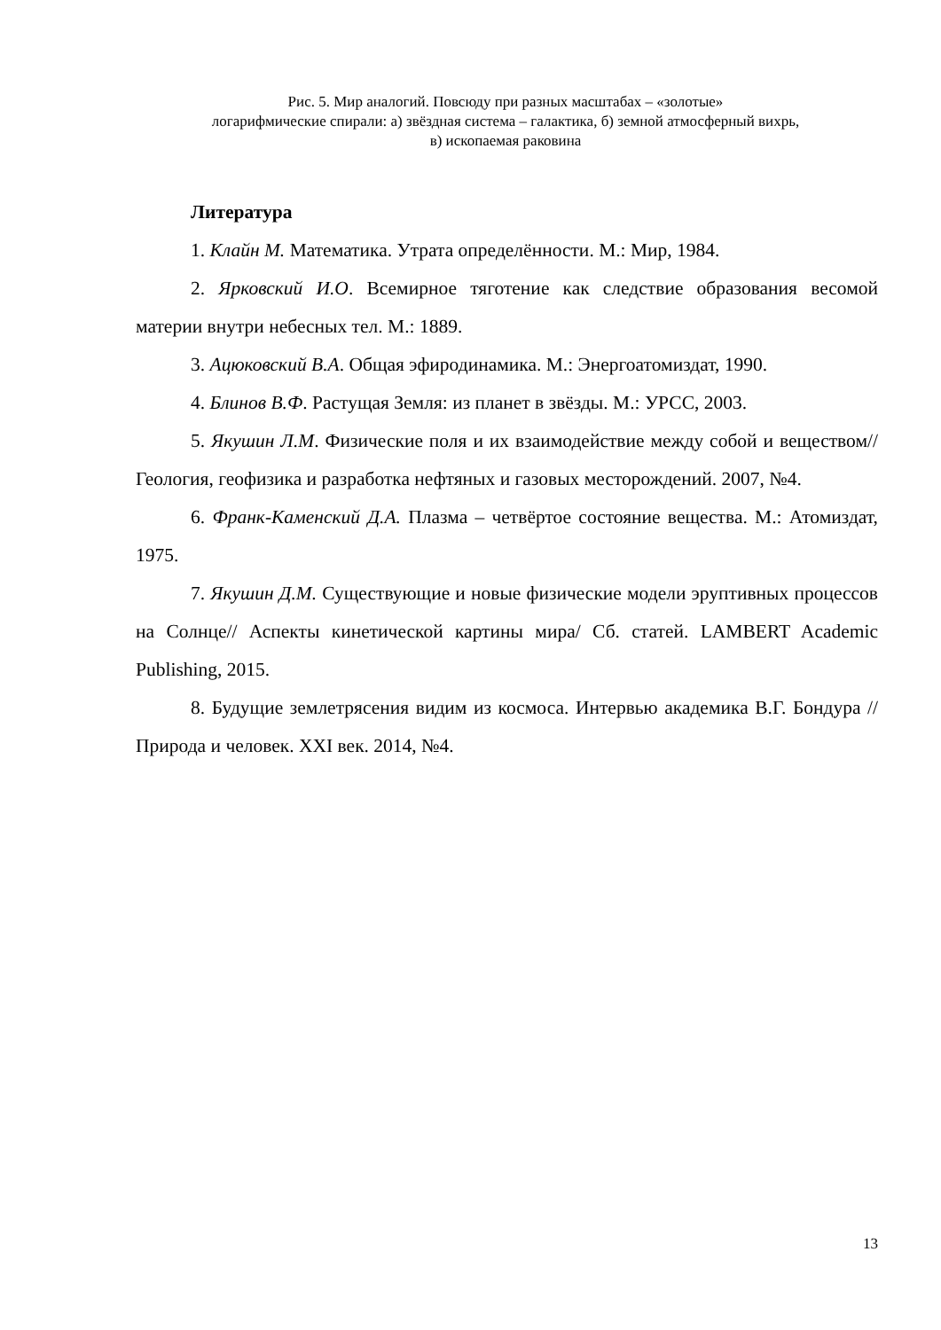Рис. 5. Мир аналогий. Повсюду при разных масштабах – «золотые»
логарифмические спирали: а) звёздная система – галактика, б) земной атмосферный вихрь,
в) ископаемая раковина
Литература
1. Клайн М. Математика. Утрата определённости. М.: Мир, 1984.
2. Ярковский И.О. Всемирное тяготение как следствие образования весомой материи внутри небесных тел. М.: 1889.
3. Ацюковский В.А. Общая эфиродинамика. М.: Энергоатомиздат, 1990.
4. Блинов В.Ф. Растущая Земля: из планет в звёзды. М.: УРСС, 2003.
5. Якушин Л.М. Физические поля и их взаимодействие между собой и веществом// Геология, геофизика и разработка нефтяных и газовых месторождений. 2007, №4.
6. Франк-Каменский Д.А. Плазма – четвёртое состояние вещества. М.: Атомиздат, 1975.
7. Якушин Д.М. Существующие и новые физические модели эруптивных процессов на Солнце// Аспекты кинетической картины мира/ Сб. статей. LAMBERT Academic Publishing, 2015.
8. Будущие землетрясения видим из космоса. Интервью академика В.Г. Бондура // Природа и человек. XXI век. 2014, №4.
13